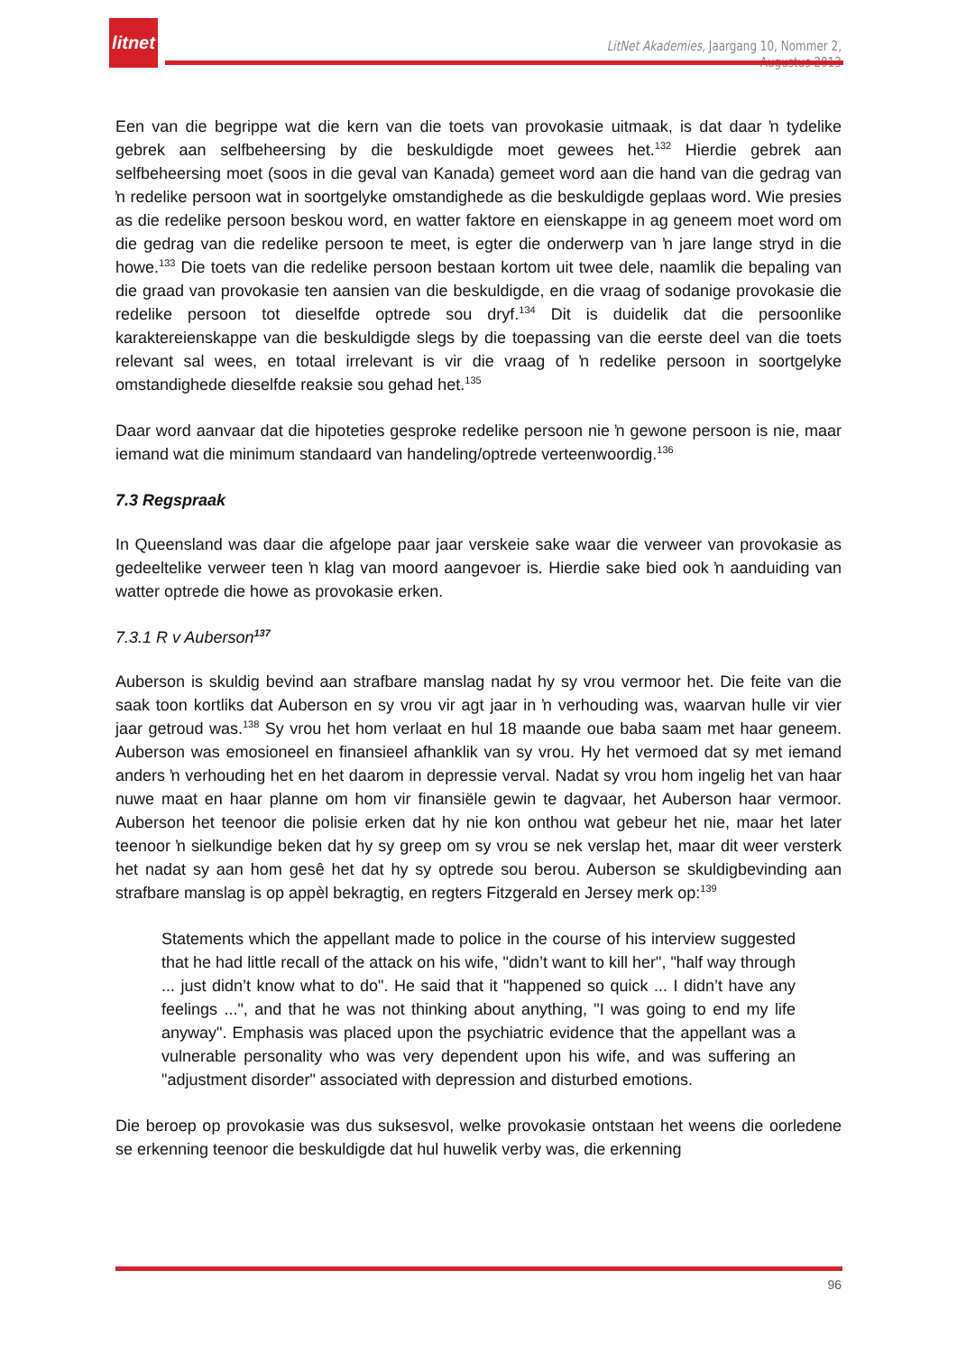litnet
LitNet Akademies, Jaargang 10, Nommer 2, Augustus 2013
Een van die begrippe wat die kern van die toets van provokasie uitmaak, is dat daar ŉ tydelike gebrek aan selfbeheersing by die beskuldigde moet gewees het.<sup>132</sup> Hierdie gebrek aan selfbeheersing moet (soos in die geval van Kanada) gemeet word aan die hand van die gedrag van ŉ redelike persoon wat in soortgelyke omstandighede as die beskuldigde geplaas word. Wie presies as die redelike persoon beskou word, en watter faktore en eienskappe in ag geneem moet word om die gedrag van die redelike persoon te meet, is egter die onderwerp van ŉ jare lange stryd in die howe.<sup>133</sup> Die toets van die redelike persoon bestaan kortom uit twee dele, naamlik die bepaling van die graad van provokasie ten aansien van die beskuldigde, en die vraag of sodanige provokasie die redelike persoon tot dieselfde optrede sou dryf.<sup>134</sup> Dit is duidelik dat die persoonlike karaktereienskappe van die beskuldigde slegs by die toepassing van die eerste deel van die toets relevant sal wees, en totaal irrelevant is vir die vraag of ŉ redelike persoon in soortgelyke omstandighede dieselfde reaksie sou gehad het.<sup>135</sup>
Daar word aanvaar dat die hipoteties gesproke redelike persoon nie ŉ gewone persoon is nie, maar iemand wat die minimum standaard van handeling/optrede verteenwoordig.<sup>136</sup>
7.3 Regspraak
In Queensland was daar die afgelope paar jaar verskeie sake waar die verweer van provokasie as gedeeltelike verweer teen ŉ klag van moord aangevoer is. Hierdie sake bied ook ŉ aanduiding van watter optrede die howe as provokasie erken.
7.3.1 R v Auberson<sup>137</sup>
Auberson is skuldig bevind aan strafbare manslag nadat hy sy vrou vermoor het. Die feite van die saak toon kortliks dat Auberson en sy vrou vir agt jaar in ŉ verhouding was, waarvan hulle vir vier jaar getroud was.<sup>138</sup> Sy vrou het hom verlaat en hul 18 maande oue baba saam met haar geneem. Auberson was emosioneel en finansieel afhanklik van sy vrou. Hy het vermoed dat sy met iemand anders ŉ verhouding het en het daarom in depressie verval. Nadat sy vrou hom ingelig het van haar nuwe maat en haar planne om hom vir finansiële gewin te dagvaar, het Auberson haar vermoor. Auberson het teenoor die polisie erken dat hy nie kon onthou wat gebeur het nie, maar het later teenoor ŉ sielkundige beken dat hy sy greep om sy vrou se nek verslap het, maar dit weer versterk het nadat sy aan hom gesê het dat hy sy optrede sou berou. Auberson se skuldigbevinding aan strafbare manslag is op appèl bekragtig, en regters Fitzgerald en Jersey merk op:<sup>139</sup>
Statements which the appellant made to police in the course of his interview suggested that he had little recall of the attack on his wife, "didn’t want to kill her", "half way through ... just didn’t know what to do". He said that it "happened so quick ... I didn’t have any feelings ...", and that he was not thinking about anything, "I was going to end my life anyway". Emphasis was placed upon the psychiatric evidence that the appellant was a vulnerable personality who was very dependent upon his wife, and was suffering an "adjustment disorder" associated with depression and disturbed emotions.
Die beroep op provokasie was dus suksesvol, welke provokasie ontstaan het weens die oorledene se erkenning teenoor die beskuldigde dat hul huwelik verby was, die erkenning
96